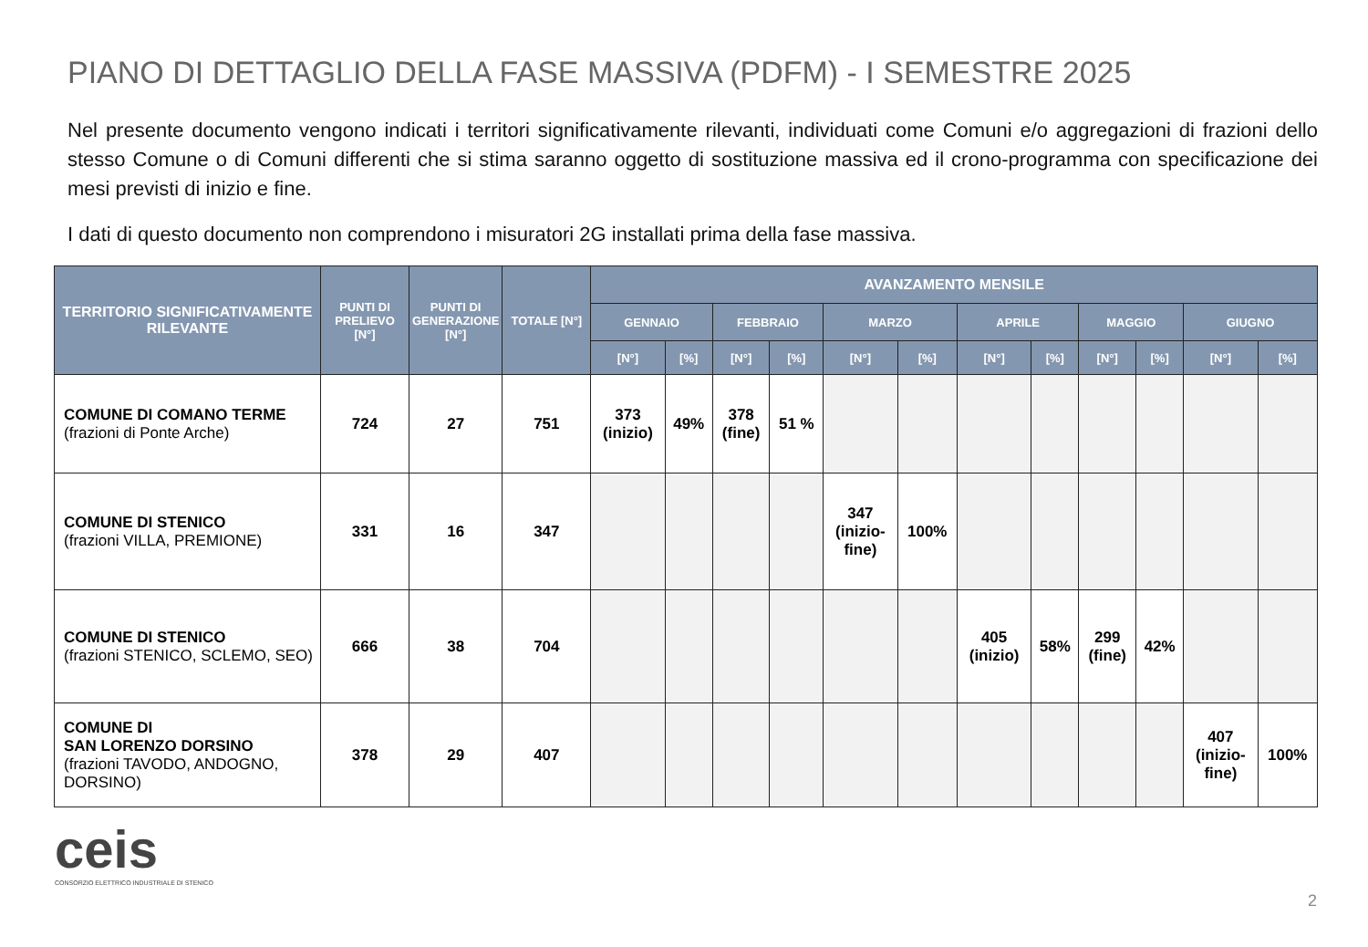PIANO DI DETTAGLIO DELLA FASE MASSIVA (PDFM) - I SEMESTRE 2025
Nel presente documento vengono indicati i territori significativamente rilevanti, individuati come Comuni e/o aggregazioni di frazioni dello stesso Comune o di Comuni differenti che si stima saranno oggetto di sostituzione massiva ed il crono-programma con specificazione dei mesi previsti di inizio e fine.
I dati di questo documento non comprendono i misuratori 2G installati prima della fase massiva.
| TERRITORIO SIGNIFICATIVAMENTE RILEVANTE | PUNTI DI PRELIEVO [N°] | PUNTI DI GENERAZIONE [N°] | TOTALE [N°] | AVANZAMENTO MENSILE | | | | | | | | | | | |
| --- | --- | --- | --- | --- | --- | --- | --- | --- | --- | --- | --- | --- | --- | --- | --- |
| | | | | GENNAIO | | FEBBRAIO | | MARZO | | APRILE | | MAGGIO | | GIUGNO | |
| | | | | [N°] | [%] | [N°] | [%] | [N°] | [%] | [N°] | [%] | [N°] | [%] | [N°] | [%] |
| COMUNE DI COMANO TERME (frazioni di Ponte Arche) | 724 | 27 | 751 | 373 (inizio) | 49% | 378 (fine) | 51 % | | | | | | | | |
| COMUNE DI STENICO (frazioni VILLA, PREMIONE) | 331 | 16 | 347 | | | | | 347 (inizio- fine) | 100% | | | | | | |
| COMUNE DI STENICO (frazioni STENICO, SCLEMO, SEO) | 666 | 38 | 704 | | | | | | | 405 (inizio) | 58% | 299 (fine) | 42% | | |
| COMUNE DI SAN LORENZO DORSINO (frazioni TAVODO, ANDOGNO, DORSINO) | 378 | 29 | 407 | | | | | | | | | | | 407 (inizio- fine) | 100% |
ceis
CONSORZIO ELETTRICO INDUSTRIALE DI STENICO
2